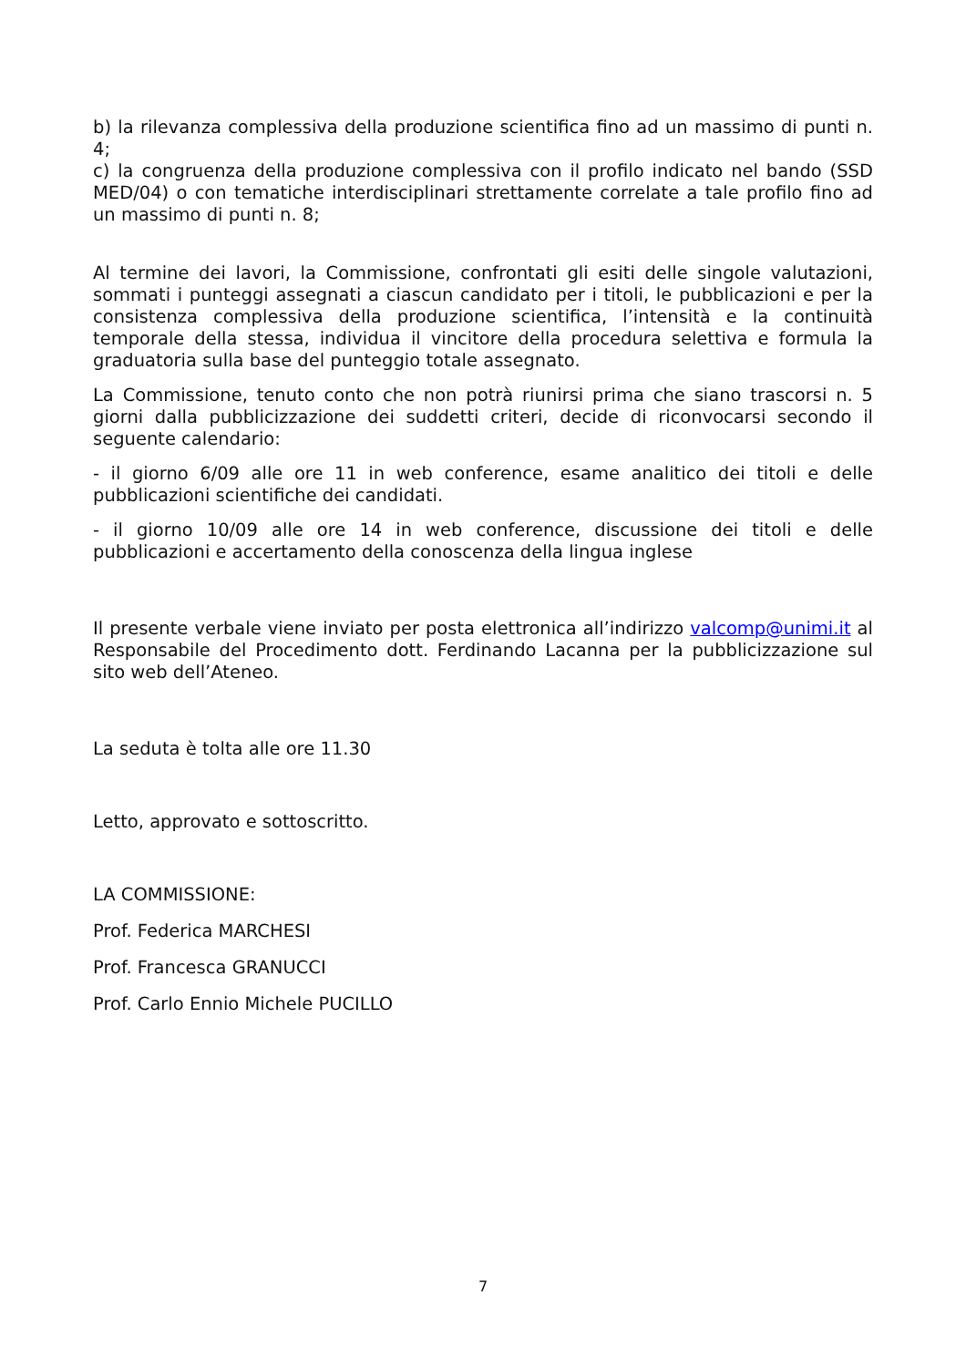b) la rilevanza complessiva della produzione scientifica fino ad un massimo di punti n. 4;
c) la congruenza della produzione complessiva con il profilo indicato nel bando (SSD MED/04) o con tematiche interdisciplinari strettamente correlate a tale profilo fino ad un massimo di punti n. 8;
Al termine dei lavori, la Commissione, confrontati gli esiti delle singole valutazioni, sommati i punteggi assegnati a ciascun candidato per i titoli, le pubblicazioni e per la consistenza complessiva della produzione scientifica, l’intensità e la continuità temporale della stessa, individua il vincitore della procedura selettiva e formula la graduatoria sulla base del punteggio totale assegnato.
La Commissione, tenuto conto che non potrà riunirsi prima che siano trascorsi n. 5 giorni dalla pubblicizzazione dei suddetti criteri, decide di riconvocarsi secondo il seguente calendario:
- il giorno 6/09 alle ore 11 in web conference, esame analitico dei titoli e delle pubblicazioni scientifiche dei candidati.
- il giorno 10/09 alle ore 14 in web conference, discussione dei titoli e delle pubblicazioni e accertamento della conoscenza della lingua inglese
Il presente verbale viene inviato per posta elettronica all’indirizzo valcomp@unimi.it al Responsabile del Procedimento dott. Ferdinando Lacanna per la pubblicizzazione sul sito web dell’Ateneo.
La seduta è tolta alle ore 11.30
Letto, approvato e sottoscritto.
LA COMMISSIONE:
Prof. Federica MARCHESI
Prof. Francesca GRANUCCI
Prof. Carlo Ennio Michele PUCILLO
7